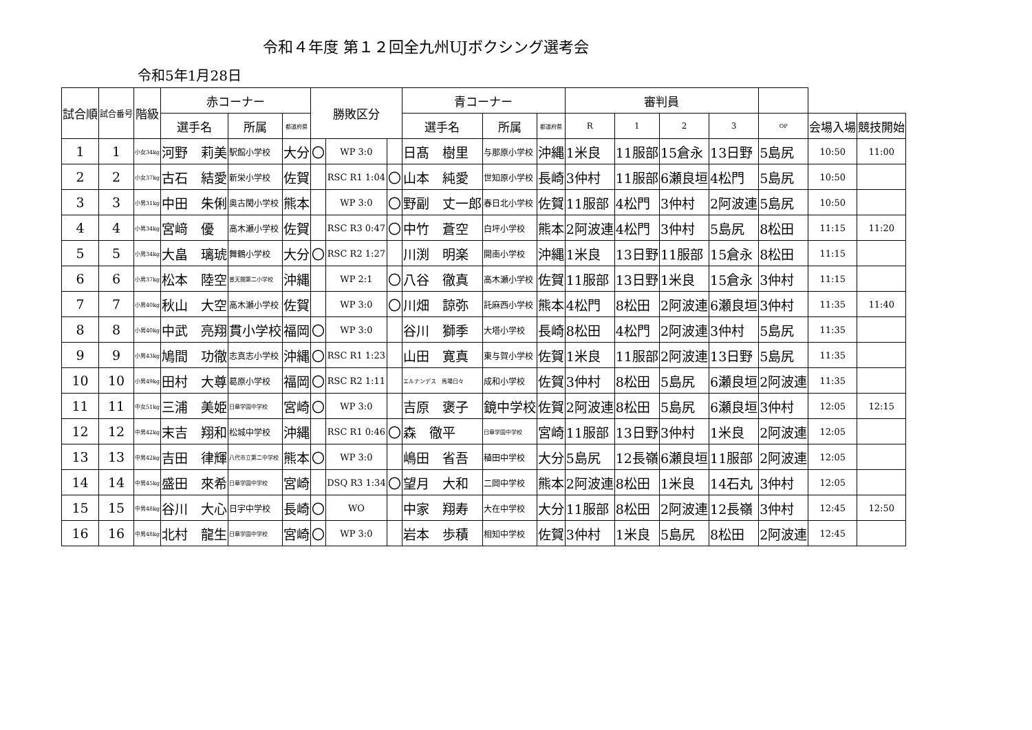令和４年度 第１２回全九州UJボクシング選考会
令和5年1月28日
| 試合順 | 試合番号 | 階級 | 赤コーナー | | | 勝敗区分 | | | 青コーナー | | | 審判員 | | | | | | |
| --- | --- | --- | --- | --- | --- | --- | --- | --- | --- | --- | --- | --- | --- | --- | --- | --- | --- | --- |
| | | | 選手名 | 所属 | 都道府県 | | | | 選手名 | 所属 | 都道府県 | R | 1 | 2 | 3 | OP | 会場入場 | 競技開始 |
| 1 | 1 | 小女34kg | 河野 莉美 | 駅館小学校 | 大分 | 〇 | WP 3:0 | | 日髙 樹里 | 与那原小学校 | 沖縄 | 1米良 | 11服部 | 15倉永 | 13日野 | 5島尻 | 10:50 | 11:00 |
| 2 | 2 | 小女37kg | 古石 結愛 | 新栄小学校 | 佐賀 | | RSC R1 1:04 | 〇 | 山本 純愛 | 世知原小学校 | 長崎 | 3仲村 | 11服部 | 6瀬良垣 | 4松門 | 5島尻 | 10:50 | |
| 3 | 3 | 小男31kg | 中田 朱俐 | 奥古閑小学校 | 熊本 | | WP 3:0 | 〇 | 野副 丈一郎 | 春日北小学校 | 佐賀 | 11服部 | 4松門 | 3仲村 | 2阿波連 | 5島尻 | 10:50 | |
| 4 | 4 | 小男34kg | 宮﨑 優 | 高木瀬小学校 | 佐賀 | | RSC R3 0:47 | 〇 | 中竹 蒼空 | 白坪小学校 | 熊本 | 2阿波連 | 4松門 | 3仲村 | 5島尻 | 8松田 | 11:15 | 11:20 |
| 5 | 5 | 小男34kg | 大畠 璃琥 | 舞鶴小学校 | 大分 | 〇 | RSC R2 1:27 | | 川渕 明楽 | 開南小学校 | 沖縄 | 1米良 | 13日野 | 11服部 | 15倉永 | 8松田 | 11:15 | |
| 6 | 6 | 小男37kg | 松本 陸空 | 普天間第二小学校 | 沖縄 | | WP 2:1 | 〇 | 八谷 徹真 | 高木瀬小学校 | 佐賀 | 11服部 | 13日野 | 1米良 | 15倉永 | 3仲村 | 11:15 | |
| 7 | 7 | 小男40kg | 秋山 大空 | 高木瀬小学校 | 佐賀 | | WP 3:0 | 〇 | 川畑 諒弥 | 託麻西小学校 | 熊本 | 4松門 | 8松田 | 2阿波連 | 6瀬良垣 | 3仲村 | 11:35 | 11:40 |
| 8 | 8 | 小男40kg | 中武 亮翔 | 貫小学校 | 福岡 | 〇 | WP 3:0 | | 谷川 獅季 | 大塔小学校 | 長崎 | 8松田 | 4松門 | 2阿波連 | 3仲村 | 5島尻 | 11:35 | |
| 9 | 9 | 小男43kg | 鳩間 功徹 | 志真志小学校 | 沖縄 | 〇 | RSC R1 1:23 | | 山田 寛真 | 東与賀小学校 | 佐賀 | 1米良 | 11服部 | 2阿波連 | 13日野 | 5島尻 | 11:35 | |
| 10 | 10 | 小男49kg | 田村 大尊 | 葛原小学校 | 福岡 | 〇 | RSC R2 1:11 | | エルナンデス 馬場日々 | 成和小学校 | 佐賀 | 3仲村 | 8松田 | 5島尻 | 6瀬良垣 | 2阿波連 | 11:35 | |
| 11 | 11 | 中女51kg | 三浦 美姫 | 日章学園中学校 | 宮崎 | 〇 | WP 3:0 | | 吉原 褒子 | 鏡中学校 | 佐賀 | 2阿波連 | 8松田 | 5島尻 | 6瀬良垣 | 3仲村 | 12:05 | 12:15 |
| 12 | 12 | 中男42kg | 末吉 翔和 | 松城中学校 | 沖縄 | | RSC R1 0:46 | 〇 | 森 徹平 | 日章学園中学校 | 宮崎 | 11服部 | 13日野 | 3仲村 | 1米良 | 2阿波連 | 12:05 | |
| 13 | 13 | 中男42kg | 吉田 律輝 | 八代市立第二中学校 | 熊本 | 〇 | WP 3:0 | | 嶋田 省吾 | 稙田中学校 | 大分 | 5島尻 | 12長嶺 | 6瀬良垣 | 11服部 | 2阿波連 | 12:05 | |
| 14 | 14 | 中男45kg | 盛田 來希 | 日章学園中学校 | 宮崎 | | DSQ R3 1:34 | 〇 | 望月 大和 | 二岡中学校 | 熊本 | 2阿波連 | 8松田 | 1米良 | 14石丸 | 3仲村 | 12:05 | |
| 15 | 15 | 中男48kg | 谷川 大心 | 日宇中学校 | 長崎 | 〇 | WO | | 中家 翔寿 | 大在中学校 | 大分 | 11服部 | 8松田 | 2阿波連 | 12長嶺 | 3仲村 | 12:45 | 12:50 |
| 16 | 16 | 中男48kg | 北村 龍生 | 日章学園中学校 | 宮崎 | 〇 | WP 3:0 | | 岩本 歩積 | 相知中学校 | 佐賀 | 3仲村 | 1米良 | 5島尻 | 8松田 | 2阿波連 | 12:45 | |